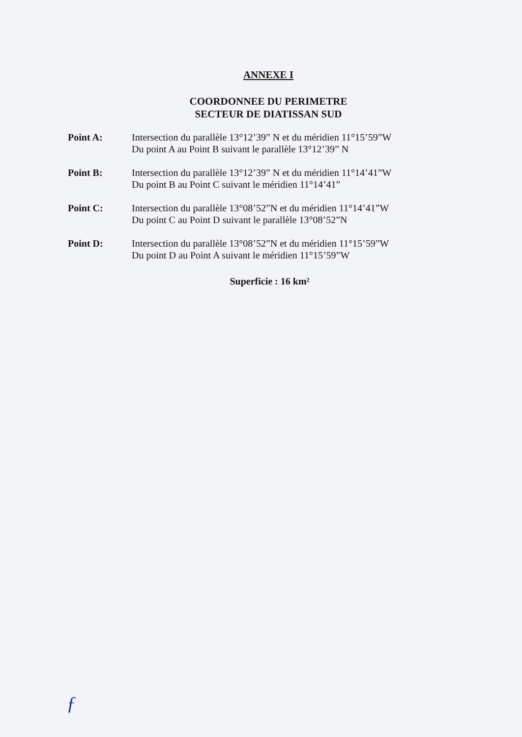ANNEXE I
COORDONNEE DU PERIMETRE
SECTEUR DE DIATISSAN SUD
Point A: Intersection du parallèle 13°12’39” N et du méridien 11°15’59”W
Du point A au Point B suivant le parallèle 13°12’39” N
Point B: Intersection du parallèle 13°12’39” N et du méridien 11°14’41”W
Du point B au Point C suivant le méridien 11°14’41”
Point C: Intersection du parallèle 13°08’52”N et du méridien 11°14’41”W
Du point C au Point D suivant le parallèle 13°08’52”N
Point D: Intersection du parallèle 13°08’52”N et du méridien 11°15’59”W
Du point D au Point A suivant le méridien 11°15’59”W
Superficie : 16 km²
ƒ